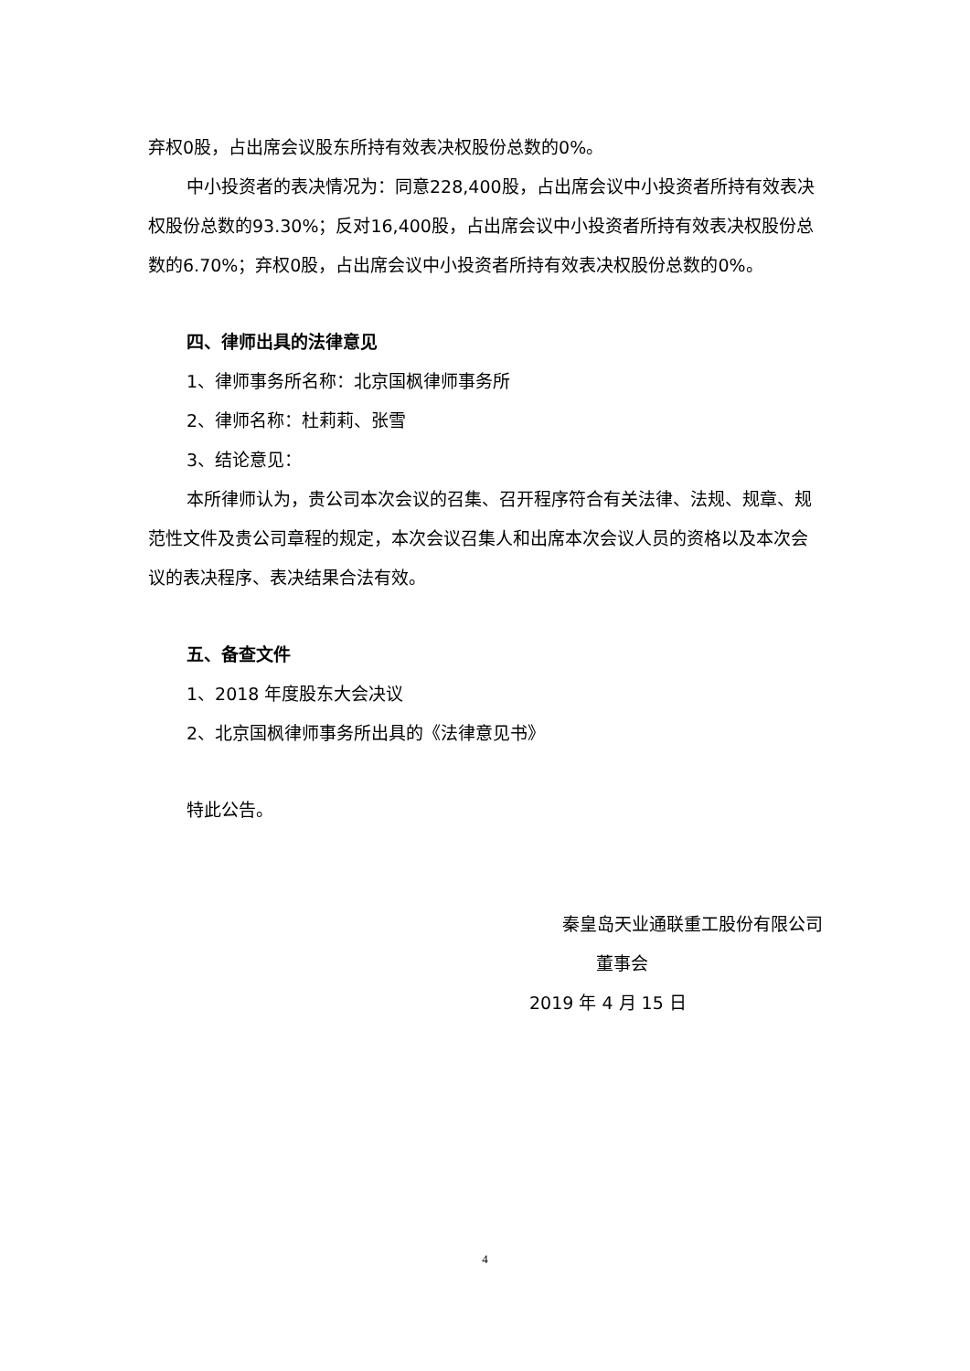弃权0股，占出席会议股东所持有效表决权股份总数的0%。
中小投资者的表决情况为：同意228,400股，占出席会议中小投资者所持有效表决权股份总数的93.30%；反对16,400股，占出席会议中小投资者所持有效表决权股份总数的6.70%；弃权0股，占出席会议中小投资者所持有效表决权股份总数的0%。
四、律师出具的法律意见
1、律师事务所名称：北京国枫律师事务所
2、律师名称：杜莉莉、张雪
3、结论意见：
本所律师认为，贵公司本次会议的召集、召开程序符合有关法律、法规、规章、规范性文件及贵公司章程的规定，本次会议召集人和出席本次会议人员的资格以及本次会议的表决程序、表决结果合法有效。
五、备查文件
1、2018 年度股东大会决议
2、北京国枫律师事务所出具的《法律意见书》
特此公告。
秦皇岛天业通联重工股份有限公司
董事会
2019 年 4 月 15 日
4